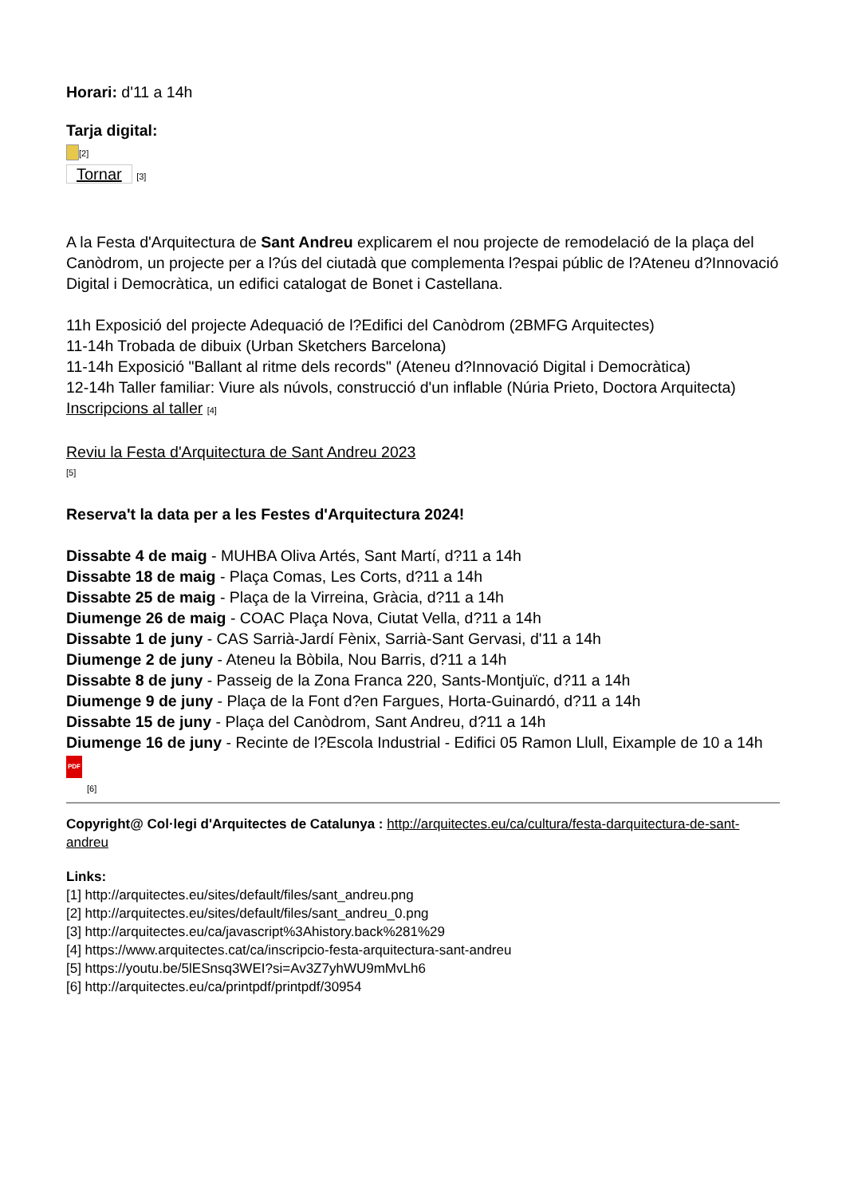Horari: d'11 a 14h
Tarja digital:
[2]
Tornar [3]
A la Festa d'Arquitectura de Sant Andreu explicarem el nou projecte de remodelació de la plaça del Canòdrom, un projecte per a l?ús del ciutadà que complementa l?espai públic de l?Ateneu d?Innovació Digital i Democràtica, un edifici catalogat de Bonet i Castellana.
11h Exposició del projecte Adequació de l?Edifici del Canòdrom (2BMFG Arquitectes)
11-14h Trobada de dibuix (Urban Sketchers Barcelona)
11-14h Exposició "Ballant al ritme dels records" (Ateneu d?Innovació Digital i Democràtica)
12-14h Taller familiar: Viure als núvols, construcció d'un inflable (Núria Prieto, Doctora Arquitecta) Inscripcions al taller [4]
Reviu la Festa d'Arquitectura de Sant Andreu 2023
[5]
Reserva't la data per a les Festes d'Arquitectura 2024!
Dissabte 4 de maig - MUHBA Oliva Artés, Sant Martí, d?11 a 14h
Dissabte 18 de maig - Plaça Comas, Les Corts, d?11 a 14h
Dissabte 25 de maig - Plaça de la Virreina, Gràcia, d?11 a 14h
Diumenge 26 de maig - COAC Plaça Nova, Ciutat Vella, d?11 a 14h
Dissabte 1 de juny - CAS Sarrià-Jardí Fènix, Sarrià-Sant Gervasi, d'11 a 14h
Diumenge 2 de juny - Ateneu la Bòbila, Nou Barris, d?11 a 14h
Dissabte 8 de juny - Passeig de la Zona Franca 220, Sants-Montjuïc, d?11 a 14h
Diumenge 9 de juny - Plaça de la Font d?en Fargues, Horta-Guinardó, d?11 a 14h
Dissabte 15 de juny - Plaça del Canòdrom, Sant Andreu, d?11 a 14h
Diumenge 16 de juny - Recinte de l?Escola Industrial - Edifici 05 Ramon Llull, Eixample de 10 a 14h
PDF
[6]
Copyright@ Col·legi d'Arquitectes de Catalunya : http://arquitectes.eu/ca/cultura/festa-darquitectura-de-sant-andreu
Links:
[1] http://arquitectes.eu/sites/default/files/sant_andreu.png
[2] http://arquitectes.eu/sites/default/files/sant_andreu_0.png
[3] http://arquitectes.eu/ca/javascript%3Ahistory.back%281%29
[4] https://www.arquitectes.cat/ca/inscripcio-festa-arquitectura-sant-andreu
[5] https://youtu.be/5lESnsq3WEI?si=Av3Z7yhWU9mMvLh6
[6] http://arquitectes.eu/ca/printpdf/printpdf/30954